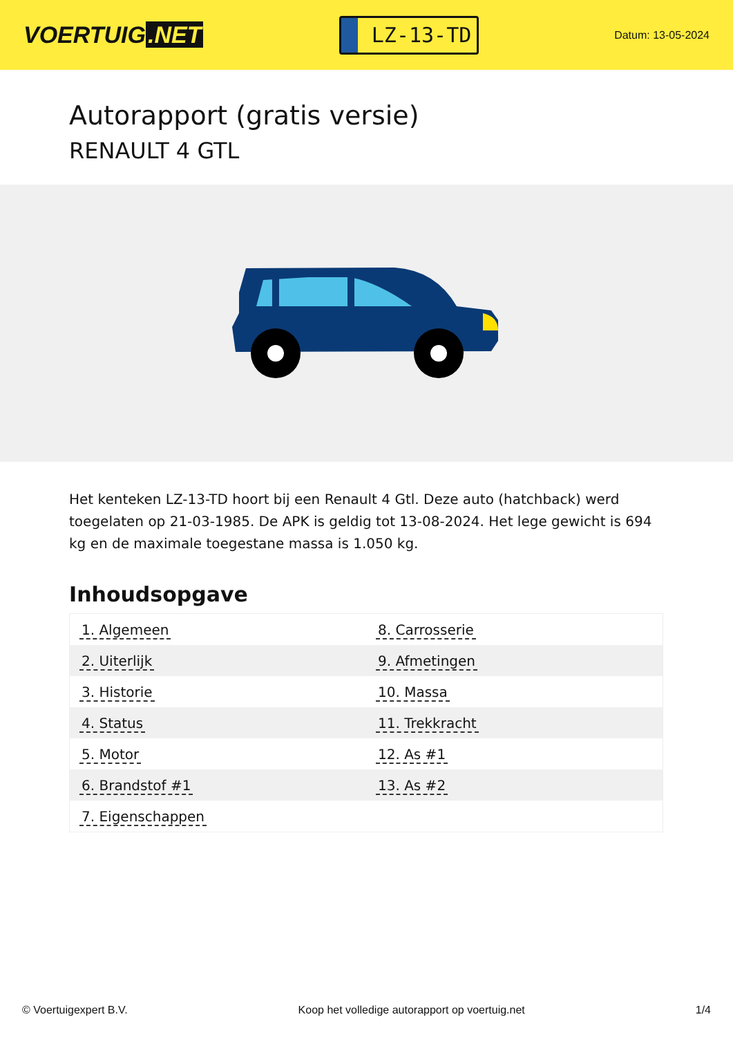VOERTUIG.NET
LZ-13-TD
Datum: 13-05-2024
Autorapport (gratis versie)
RENAULT 4 GTL
Het kenteken LZ-13-TD hoort bij een Renault 4 Gtl. Deze auto (hatchback) werd toegelaten op 21-03-1985. De APK is geldig tot 13-08-2024. Het lege gewicht is 694 kg en de maximale toegestane massa is 1.050 kg.
Inhoudsopgave
| 1. Algemeen | 8. Carrosserie |
| 2. Uiterlijk | 9. Afmetingen |
| 3. Historie | 10. Massa |
| 4. Status | 11. Trekkracht |
| 5. Motor | 12. As #1 |
| 6. Brandstof #1 | 13. As #2 |
| 7. Eigenschappen | |
© Voertuigexpert B.V. Koop het volledige autorapport op voertuig.net 1/4